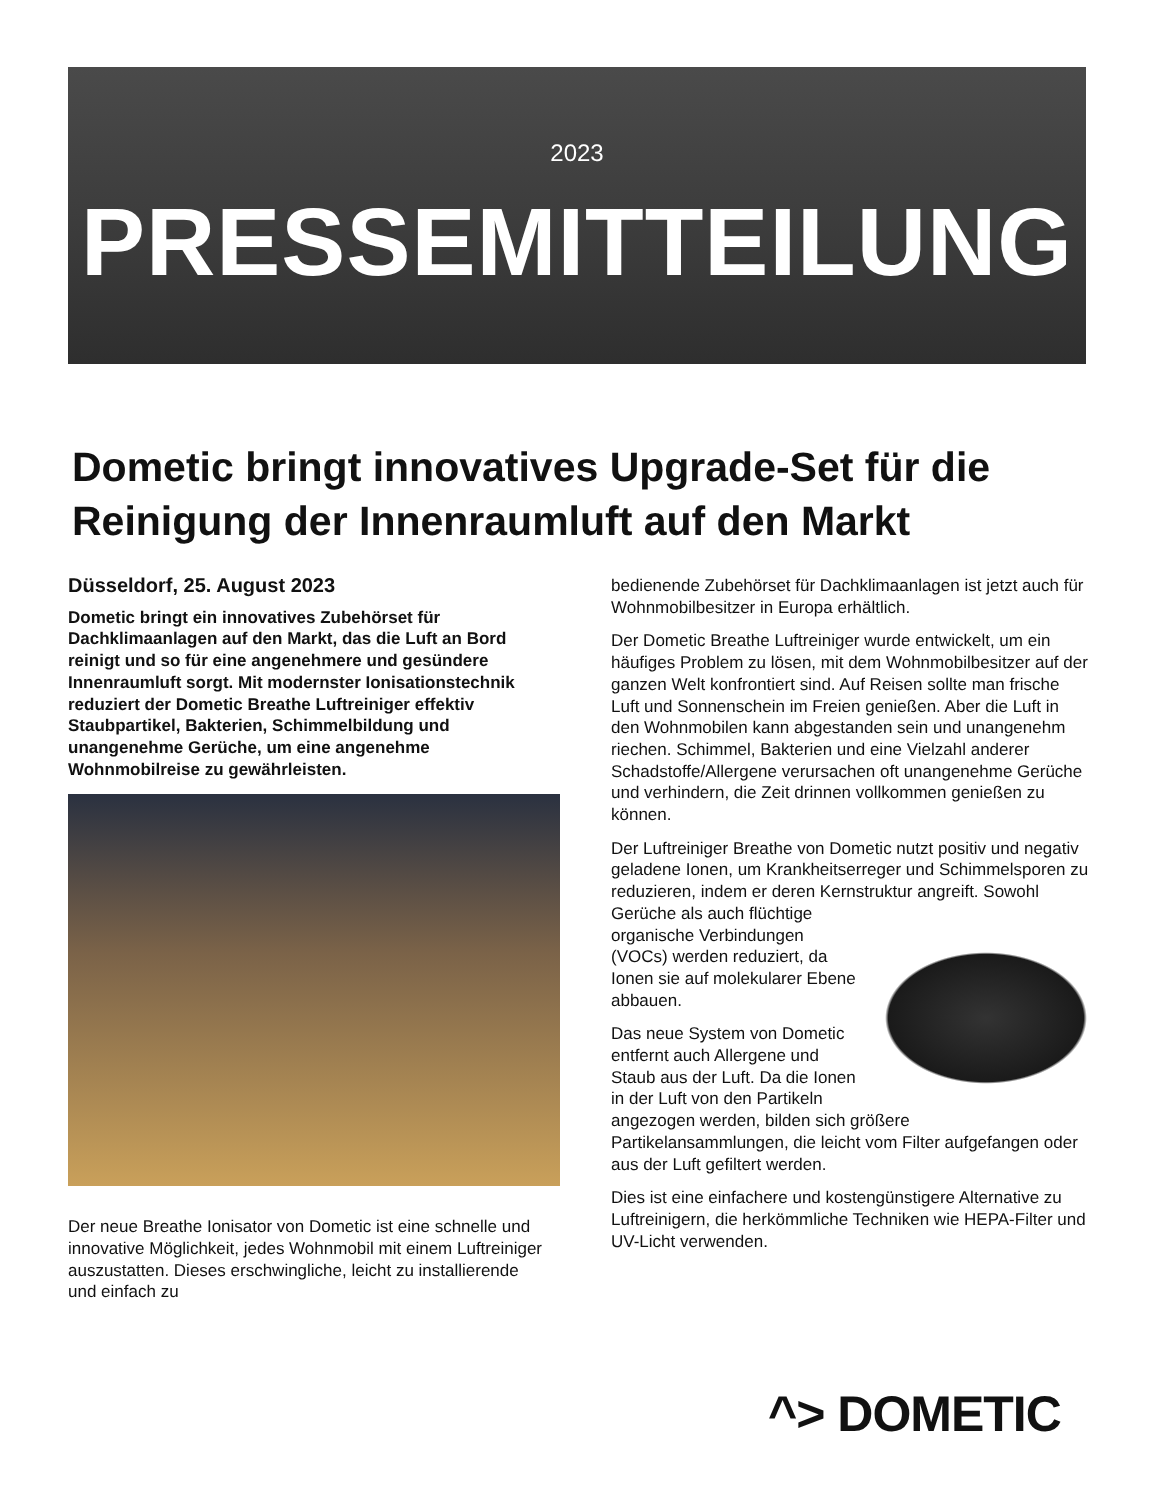2023
PRESSEMITTEILUNG
Dometic bringt innovatives Upgrade-Set für die Reinigung der Innenraumluft auf den Markt
Düsseldorf, 25. August 2023
Dometic bringt ein innovatives Zubehörset für Dachklimaanlagen auf den Markt, das die Luft an Bord reinigt und so für eine angenehmere und gesündere Innenraumluft sorgt. Mit modernster Ionisationstechnik reduziert der Dometic Breathe Luftreiniger effektiv Staubpartikel, Bakterien, Schimmelbildung und unangenehme Gerüche, um eine angenehme Wohnmobilreise zu gewährleisten.
Der neue Breathe Ionisator von Dometic ist eine schnelle und innovative Möglichkeit, jedes Wohnmobil mit einem Luftreiniger auszustatten. Dieses erschwingliche, leicht zu installierende und einfach zu
bedienende Zubehörset für Dachklimaanlagen ist jetzt auch für Wohnmobilbesitzer in Europa erhältlich.
Der Dometic Breathe Luftreiniger wurde entwickelt, um ein häufiges Problem zu lösen, mit dem Wohnmobilbesitzer auf der ganzen Welt konfrontiert sind. Auf Reisen sollte man frische Luft und Sonnenschein im Freien genießen. Aber die Luft in den Wohnmobilen kann abgestanden sein und unangenehm riechen. Schimmel, Bakterien und eine Vielzahl anderer Schadstoffe/Allergene verursachen oft unangenehme Gerüche und verhindern, die Zeit drinnen vollkommen genießen zu können.
Der Luftreiniger Breathe von Dometic nutzt positiv und negativ geladene Ionen, um Krankheitserreger und Schimmelsporen zu reduzieren, indem er deren Kernstruktur angreift. Sowohl Gerüche als auch flüchtige organische Verbindungen (VOCs) werden reduziert, da Ionen sie auf molekularer Ebene abbauen.
Das neue System von Dometic entfernt auch Allergene und Staub aus der Luft. Da die Ionen in der Luft von den Partikeln angezogen werden, bilden sich größere Partikelansammlungen, die leicht vom Filter aufgefangen oder aus der Luft gefiltert werden.
Dies ist eine einfachere und kostengünstigere Alternative zu Luftreinigern, die herkömmliche Techniken wie HEPA-Filter und UV-Licht verwenden.
^> DOMETIC